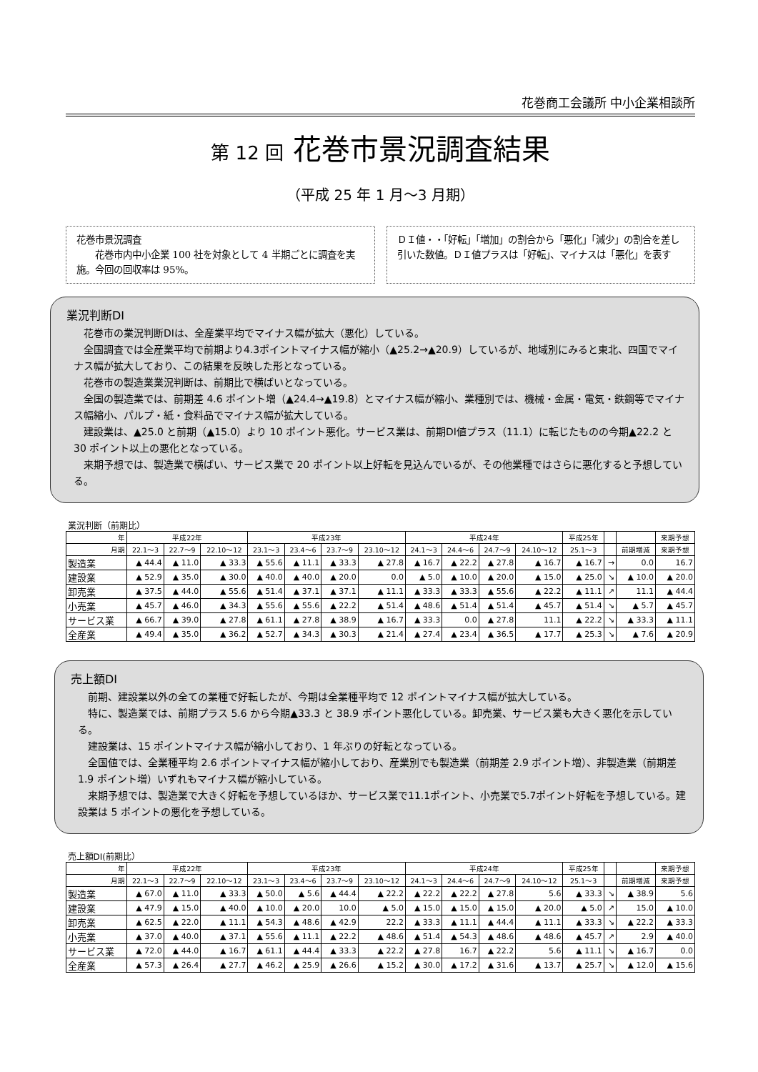花巻商工会議所 中小企業相談所
第 12 回 花巻市景況調査結果
（平成 25 年 1 月～3 月期）
花巻市景況調査
　　花巻市内中小企業 100 社を対象として 4 半期ごとに調査を実施。今回の回収率は 95%。
ＤＩ値・・「好転」「増加」の割合から「悪化」「減少」の割合を差し引いた数値。ＤＩ値プラスは「好転」、マイナスは「悪化」を表す
業況判断DI
花巻市の業況判断DIは、全産業平均でマイナス幅が拡大（悪化）している。
全国調査では全産業平均で前期より4.3ポイントマイナス幅が縮小（▲25.2→▲20.9）しているが、地域別にみると東北、四国でマイナス幅が拡大しており、この結果を反映した形となっている。
花巻市の製造業業況判断は、前期比で横ばいとなっている。
全国の製造業では、前期差 4.6 ポイント増（▲24.4→▲19.8）とマイナス幅が縮小、業種別では、機械・金属・電気・鉄鋼等でマイナス幅縮小、パルプ・紙・食料品でマイナス幅が拡大している。
建設業は、▲25.0 と前期（▲15.0）より 10 ポイント悪化。サービス業は、前期DI値プラス（11.1）に転じたものの今期▲22.2 と 30 ポイント以上の悪化となっている。
来期予想では、製造業で横ばい、サービス業で 20 ポイント以上好転を見込んでいるが、その他業種ではさらに悪化すると予想している。
| 業況判断（前期比） | | | | | | | | | | | | | | | |
| 年 | 平成22年 | | | 平成23年 | | | | 平成24年 | | | | 平成25年 | | | 来期予想 |
| 月期 | 22.1～3 | 22.7～9 | 22.10～12 | 23.1～3 | 23.4～6 | 23.7～9 | 23.10～12 | 24.1～3 | 24.4～6 | 24.7～9 | 24.10～12 | 25.1～3 | | 前期増減 | 来期予想 |
| 製造業 | ▲ 44.4 | ▲ 11.0 | ▲ 33.3 | ▲ 55.6 | ▲ 11.1 | ▲ 33.3 | ▲ 27.8 | ▲ 16.7 | ▲ 22.2 | ▲ 27.8 | ▲ 16.7 | ▲ 16.7 | → | 0.0 | 16.7 |
| 建設業 | ▲ 52.9 | ▲ 35.0 | ▲ 30.0 | ▲ 40.0 | ▲ 40.0 | ▲ 20.0 | 0.0 | ▲ 5.0 | ▲ 10.0 | ▲ 20.0 | ▲ 15.0 | ▲ 25.0 | ↘ | ▲ 10.0 | ▲ 20.0 |
| 卸売業 | ▲ 37.5 | ▲ 44.0 | ▲ 55.6 | ▲ 51.4 | ▲ 37.1 | ▲ 37.1 | ▲ 11.1 | ▲ 33.3 | ▲ 33.3 | ▲ 55.6 | ▲ 22.2 | ▲ 11.1 | ↗ | 11.1 | ▲ 44.4 |
| 小売業 | ▲ 45.7 | ▲ 46.0 | ▲ 34.3 | ▲ 55.6 | ▲ 55.6 | ▲ 22.2 | ▲ 51.4 | ▲ 48.6 | ▲ 51.4 | ▲ 51.4 | ▲ 45.7 | ▲ 51.4 | ↘ | ▲ 5.7 | ▲ 45.7 |
| サービス業 | ▲ 66.7 | ▲ 39.0 | ▲ 27.8 | ▲ 61.1 | ▲ 27.8 | ▲ 38.9 | ▲ 16.7 | ▲ 33.3 | 0.0 | ▲ 27.8 | 11.1 | ▲ 22.2 | ↘ | ▲ 33.3 | ▲ 11.1 |
| 全産業 | ▲ 49.4 | ▲ 35.0 | ▲ 36.2 | ▲ 52.7 | ▲ 34.3 | ▲ 30.3 | ▲ 21.4 | ▲ 27.4 | ▲ 23.4 | ▲ 36.5 | ▲ 17.7 | ▲ 25.3 | ↘ | ▲ 7.6 | ▲ 20.9 |
売上額DI
前期、建設業以外の全ての業種で好転したが、今期は全業種平均で 12 ポイントマイナス幅が拡大している。
特に、製造業では、前期プラス 5.6 から今期▲33.3 と 38.9 ポイント悪化している。卸売業、サービス業も大きく悪化を示している。
建設業は、15 ポイントマイナス幅が縮小しており、1 年ぶりの好転となっている。
全国値では、全業種平均 2.6 ポイントマイナス幅が縮小しており、産業別でも製造業（前期差 2.9 ポイント増）、非製造業（前期差 1.9 ポイント増）いずれもマイナス幅が縮小している。
来期予想では、製造業で大きく好転を予想しているほか、サービス業で11.1ポイント、小売業で5.7ポイント好転を予想している。建設業は 5 ポイントの悪化を予想している。
| 売上額DI(前期比） | | | | | | | | | | | | | | | |
| 年 | 平成22年 | | | 平成23年 | | | | 平成24年 | | | | 平成25年 | | | 来期予想 |
| 月期 | 22.1～3 | 22.7～9 | 22.10～12 | 23.1～3 | 23.4～6 | 23.7～9 | 23.10～12 | 24.1～3 | 24.4～6 | 24.7～9 | 24.10～12 | 25.1～3 | | 前期増減 | 来期予想 |
| 製造業 | ▲ 67.0 | ▲ 11.0 | ▲ 33.3 | ▲ 50.0 | ▲ 5.6 | ▲ 44.4 | ▲ 22.2 | ▲ 22.2 | ▲ 22.2 | ▲ 27.8 | 5.6 | ▲ 33.3 | ↘ | ▲ 38.9 | 5.6 |
| 建設業 | ▲ 47.9 | ▲ 15.0 | ▲ 40.0 | ▲ 10.0 | ▲ 20.0 | 10.0 | ▲ 5.0 | ▲ 15.0 | ▲ 15.0 | ▲ 15.0 | ▲ 20.0 | ▲ 5.0 | ↗ | 15.0 | ▲ 10.0 |
| 卸売業 | ▲ 62.5 | ▲ 22.0 | ▲ 11.1 | ▲ 54.3 | ▲ 48.6 | ▲ 42.9 | 22.2 | ▲ 33.3 | ▲ 11.1 | ▲ 44.4 | ▲ 11.1 | ▲ 33.3 | ↘ | ▲ 22.2 | ▲ 33.3 |
| 小売業 | ▲ 37.0 | ▲ 40.0 | ▲ 37.1 | ▲ 55.6 | ▲ 11.1 | ▲ 22.2 | ▲ 48.6 | ▲ 51.4 | ▲ 54.3 | ▲ 48.6 | ▲ 48.6 | ▲ 45.7 | ↗ | 2.9 | ▲ 40.0 |
| サービス業 | ▲ 72.0 | ▲ 44.0 | ▲ 16.7 | ▲ 61.1 | ▲ 44.4 | ▲ 33.3 | ▲ 22.2 | ▲ 27.8 | 16.7 | ▲ 22.2 | 5.6 | ▲ 11.1 | ↘ | ▲ 16.7 | 0.0 |
| 全産業 | ▲ 57.3 | ▲ 26.4 | ▲ 27.7 | ▲ 46.2 | ▲ 25.9 | ▲ 26.6 | ▲ 15.2 | ▲ 30.0 | ▲ 17.2 | ▲ 31.6 | ▲ 13.7 | ▲ 25.7 | ↘ | ▲ 12.0 | ▲ 15.6 |